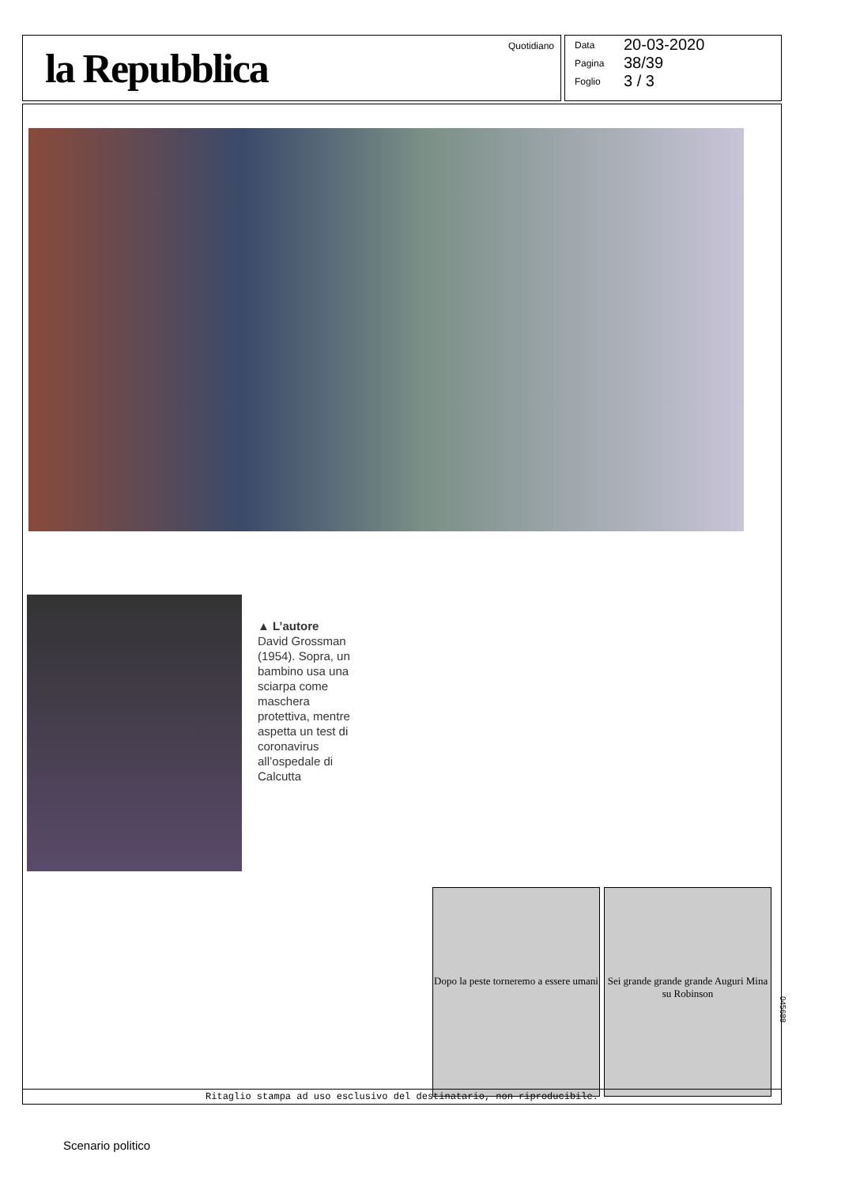la Repubblica Quotidiano
Data 20-03-2020
Pagina 38/39
Foglio 3 / 3
▲ L’autore
David Grossman (1954). Sopra, un bambino usa una sciarpa come maschera protettiva, mentre aspetta un test di coronavirus all’ospedale di Calcutta
Dopo la peste torneremo a essere umani
Sei grande grande grande Auguri Mina su Robinson
Ritaglio stampa ad uso esclusivo del destinatario, non riproducibile.
045688
Scenario politico